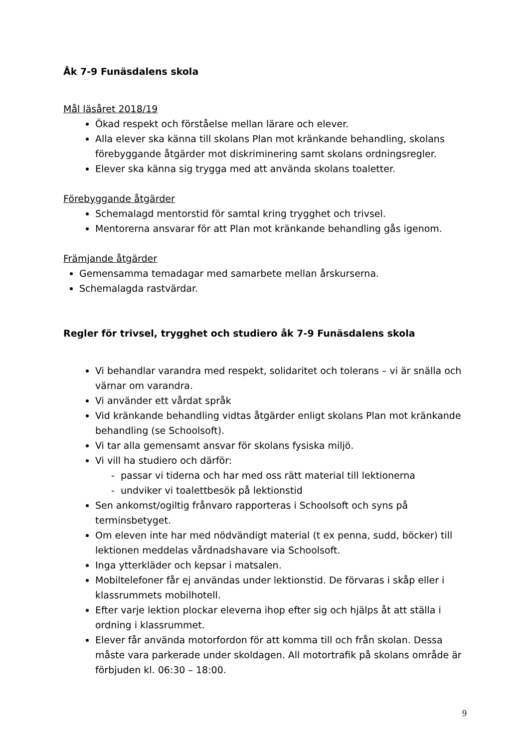Åk 7-9 Funäsdalens skola
Mål läsåret 2018/19
Ökad respekt och förståelse mellan lärare och elever.
Alla elever ska känna till skolans Plan mot kränkande behandling, skolans förebyggande åtgärder mot diskriminering samt skolans ordningsregler.
Elever ska känna sig trygga med att använda skolans toaletter.
Förebyggande åtgärder
Schemalagd mentorstid för samtal kring trygghet och trivsel.
Mentorerna ansvarar för att Plan mot kränkande behandling gås igenom.
Främjande åtgärder
Gemensamma temadagar med samarbete mellan årskurserna.
Schemalagda rastvärdar.
Regler för trivsel, trygghet och studiero åk 7-9 Funäsdalens skola
Vi behandlar varandra med respekt, solidaritet och tolerans – vi är snälla och värnar om varandra.
Vi använder ett vårdat språk
Vid kränkande behandling vidtas åtgärder enligt skolans Plan mot kränkande behandling (se Schoolsoft).
Vi tar alla gemensamt ansvar för skolans fysiska miljö.
Vi vill ha studiero och därför:
- passar vi tiderna och har med oss rätt material till lektionerna
- undviker vi toalettbesök på lektionstid
Sen ankomst/ogiltig frånvaro rapporteras i Schoolsoft och syns på terminsbetyget.
Om eleven inte har med nödvändigt material (t ex penna, sudd, böcker) till lektionen meddelas vårdnadshavare via Schoolsoft.
Inga ytterkläder och kepsar i matsalen.
Mobiltelefoner får ej användas under lektionstid. De förvaras i skåp eller i klassrummets mobilhotell.
Efter varje lektion plockar eleverna ihop efter sig och hjälps åt att ställa i ordning i klassrummet.
Elever får använda motorfordon för att komma till och från skolan. Dessa måste vara parkerade under skoldagen. All motortrafik på skolans område är förbjuden kl. 06:30 – 18:00.
9